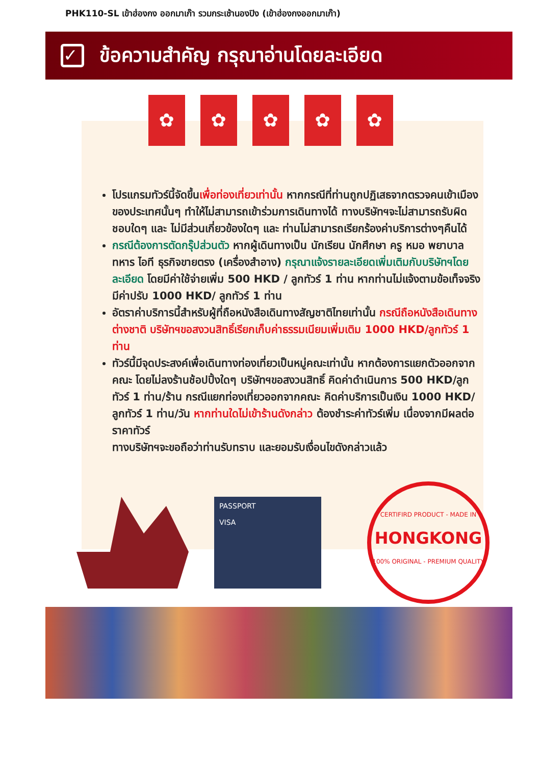PHK110-SL เข้าฮ่องกง ออกมาเก๊า รวมกระเช้านองปิง (เข้าฮ่องกงออกมาเก๊า)
✓ ข้อความสำคัญ กรุณาอ่านโดยละเอียด
✿ ✿ ✿ ✿ ✿
โปรแกรมทัวร์นี้จัดขึ้นเพื่อท่องเที่ยวเท่านั้น หากกรณีที่ท่านถูกปฏิเสธจากตรวจคนเข้าเมืองของประเทศนั้นๆ ทำให้ไม่สามารถเข้าร่วมการเดินทางได้ ทางบริษัทฯจะไม่สามารถรับผิดชอบใดๆ และ ไม่มีส่วนเกี่ยวข้องใดๆ และ ท่านไม่สามารถเรียกร้องค่าบริการต่างๆคืนได้
กรณีต้องการตัดกรุ๊ปส่วนตัว หากผู้เดินทางเป็น นักเรียน นักศึกษา ครู หมอ พยาบาล ทหาร ไอที ธุรกิจขายตรง (เครื่องสำอาง) กรุณาแจ้งรายละเอียดเพิ่มเติมกับบริษัทฯโดยละเอียด โดยมีค่าใช้จ่ายเพิ่ม 500 HKD / ลูกทัวร์ 1 ท่าน หากท่านไม่แจ้งตามข้อเท็จจริงมีค่าปรับ 1000 HKD/ ลูกทัวร์ 1 ท่าน
อัตราค่าบริการนี้สำหรับผู้ที่ถือหนังสือเดินทางสัญชาติไทยเท่านั้น กรณีถือหนังสือเดินทางต่างชาติ บริษัทฯขอสงวนสิทธิ์เรียกเก็บค่าธรรมเนียมเพิ่มเติม 1000 HKD/ลูกทัวร์ 1 ท่าน
ทัวร์นี้มีจุดประสงค์เพื่อเดินทางท่องเที่ยวเป็นหมู่คณะเท่านั้น หากต้องการแยกตัวออกจากคณะ โดยไม่ลงร้านช้อปปิ้งใดๆ บริษัทฯขอสงวนสิทธิ์ คิดค่าดำเนินการ 500 HKD/ลูกทัวร์ 1 ท่าน/ร้าน กรณีแยกท่องเที่ยวออกจากคณะ คิดค่าบริการเป็นเงิน 1000 HKD/ลูกทัวร์ 1 ท่าน/วัน หากท่านใดไม่เข้าร้านดังกล่าว ต้องชำระค่าทัวร์เพิ่ม เนื่องจากมีผลต่อราคาทัวร์
ทางบริษัทฯจะขอถือว่าท่านรับทราบ และยอมรับเงื่อนไขดังกล่าวแล้ว
PASSPORT
VISA
CERTIFIRD PRODUCT - MADE IN
HONGKONG
100% ORIGINAL - PREMIUM QUALITY